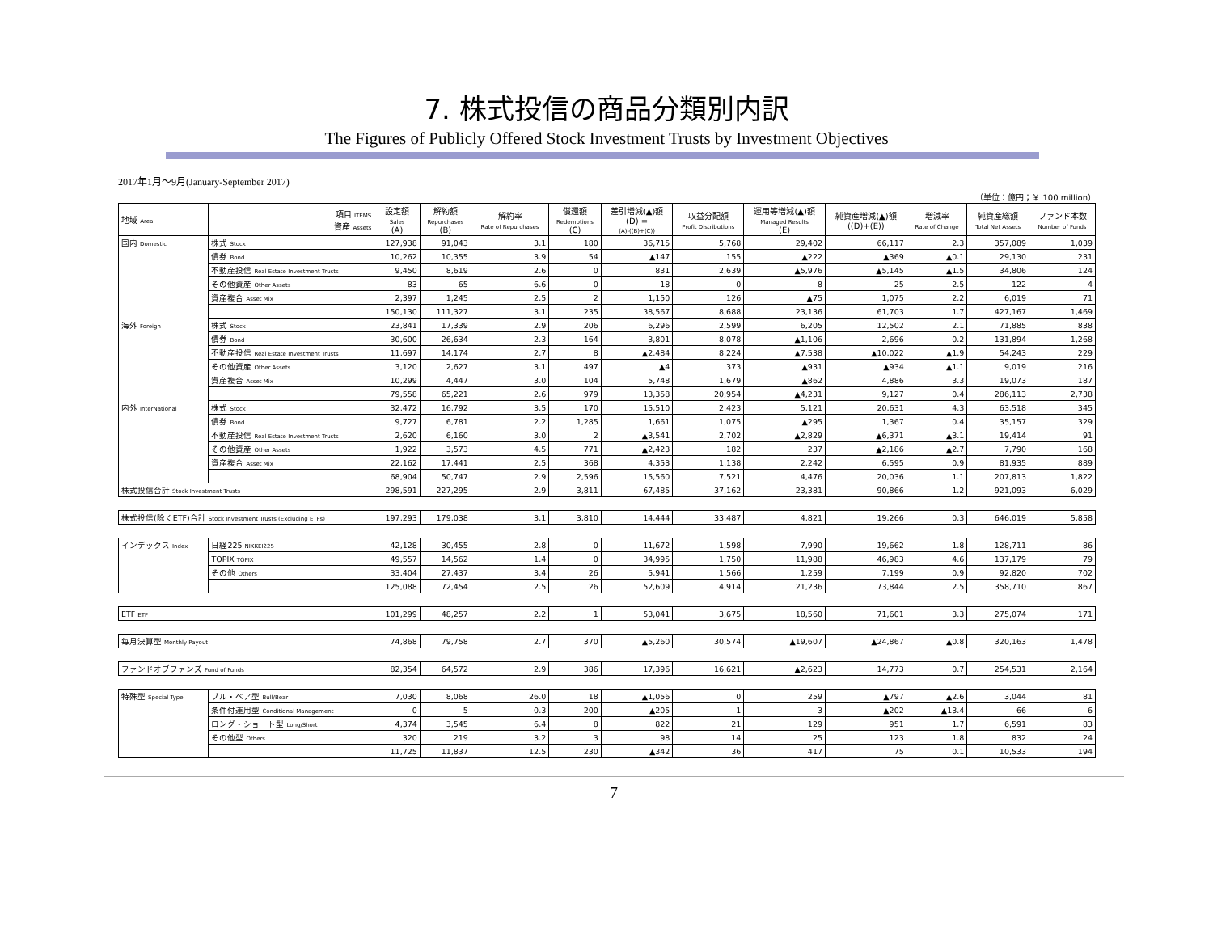7. 株式投信の商品分類別内訳
The Figures of Publicly Offered Stock Investment Trusts by Investment Objectives
2017年1月～9月(January-September 2017)
（単位：億円；￥ 100 million）
| 地域 Area | 項目 ITEMS 資産 Assets | 設定額 Sales (A) | 解約額 Repurchases (B) | 解約率 Rate of Repurchases | 償還額 Redemptions (C) | 差引増減(▲)額 (D) = (A)-((B)+(C)) | 収益分配額 Profit Distributions | 運用等増減(▲)額 Managed Results (E) | 純資産増減(▲)額 ((D)+(E)) | 増減率 Rate of Change | 純資産総額 Total Net Assets | ファンド本数 Number of Funds |
| --- | --- | --- | --- | --- | --- | --- | --- | --- | --- | --- | --- | --- |
| 国内 Domestic | 株式 Stock | 127,938 | 91,043 | 3.1 | 180 | 36,715 | 5,768 | 29,402 | 66,117 | 2.3 | 357,089 | 1,039 |
| | 債券 Bond | 10,262 | 10,355 | 3.9 | 54 | ▲147 | 155 | ▲222 | ▲369 | ▲0.1 | 29,130 | 231 |
| | 不動産投信 Real Estate Investment Trusts | 9,450 | 8,619 | 2.6 | 0 | 831 | 2,639 | ▲5,976 | ▲5,145 | ▲1.5 | 34,806 | 124 |
| | その他資産 Other Assets | 83 | 65 | 6.6 | 0 | 18 | 0 | 8 | 25 | 2.5 | 122 | 4 |
| | 資産複合 Asset Mix | 2,397 | 1,245 | 2.5 | 2 | 1,150 | 126 | ▲75 | 1,075 | 2.2 | 6,019 | 71 |
| | | 150,130 | 111,327 | 3.1 | 235 | 38,567 | 8,688 | 23,136 | 61,703 | 1.7 | 427,167 | 1,469 |
| 海外 Foreign | 株式 Stock | 23,841 | 17,339 | 2.9 | 206 | 6,296 | 2,599 | 6,205 | 12,502 | 2.1 | 71,885 | 838 |
| | 債券 Bond | 30,600 | 26,634 | 2.3 | 164 | 3,801 | 8,078 | ▲1,106 | 2,696 | 0.2 | 131,894 | 1,268 |
| | 不動産投信 Real Estate Investment Trusts | 11,697 | 14,174 | 2.7 | 8 | ▲2,484 | 8,224 | ▲7,538 | ▲10,022 | ▲1.9 | 54,243 | 229 |
| | その他資産 Other Assets | 3,120 | 2,627 | 3.1 | 497 | ▲4 | 373 | ▲931 | ▲934 | ▲1.1 | 9,019 | 216 |
| | 資産複合 Asset Mix | 10,299 | 4,447 | 3.0 | 104 | 5,748 | 1,679 | ▲862 | 4,886 | 3.3 | 19,073 | 187 |
| | | 79,558 | 65,221 | 2.6 | 979 | 13,358 | 20,954 | ▲4,231 | 9,127 | 0.4 | 286,113 | 2,738 |
| 内外 InterNational | 株式 Stock | 32,472 | 16,792 | 3.5 | 170 | 15,510 | 2,423 | 5,121 | 20,631 | 4.3 | 63,518 | 345 |
| | 債券 Bond | 9,727 | 6,781 | 2.2 | 1,285 | 1,661 | 1,075 | ▲295 | 1,367 | 0.4 | 35,157 | 329 |
| | 不動産投信 Real Estate Investment Trusts | 2,620 | 6,160 | 3.0 | 2 | ▲3,541 | 2,702 | ▲2,829 | ▲6,371 | ▲3.1 | 19,414 | 91 |
| | その他資産 Other Assets | 1,922 | 3,573 | 4.5 | 771 | ▲2,423 | 182 | 237 | ▲2,186 | ▲2.7 | 7,790 | 168 |
| | 資産複合 Asset Mix | 22,162 | 17,441 | 2.5 | 368 | 4,353 | 1,138 | 2,242 | 6,595 | 0.9 | 81,935 | 889 |
| | | 68,904 | 50,747 | 2.9 | 2,596 | 15,560 | 7,521 | 4,476 | 20,036 | 1.1 | 207,813 | 1,822 |
| 株式投信合計 Stock Investment Trusts | | 298,591 | 227,295 | 2.9 | 3,811 | 67,485 | 37,162 | 23,381 | 90,866 | 1.2 | 921,093 | 6,029 |
| 株式投信(除くETF)合計 Stock Investment Trusts (Excluding ETFs) | | 197,293 | 179,038 | 3.1 | 3,810 | 14,444 | 33,487 | 4,821 | 19,266 | 0.3 | 646,019 | 5,858 |
| インデックス Index | 日経225 NIKKEI225 | 42,128 | 30,455 | 2.8 | 0 | 11,672 | 1,598 | 7,990 | 19,662 | 1.8 | 128,711 | 86 |
| | TOPIX TOPIX | 49,557 | 14,562 | 1.4 | 0 | 34,995 | 1,750 | 11,988 | 46,983 | 4.6 | 137,179 | 79 |
| | その他 Others | 33,404 | 27,437 | 3.4 | 26 | 5,941 | 1,566 | 1,259 | 7,199 | 0.9 | 92,820 | 702 |
| | | 125,088 | 72,454 | 2.5 | 26 | 52,609 | 4,914 | 21,236 | 73,844 | 2.5 | 358,710 | 867 |
| ETF ETF | | 101,299 | 48,257 | 2.2 | 1 | 53,041 | 3,675 | 18,560 | 71,601 | 3.3 | 275,074 | 171 |
| 毎月決算型 Monthly Payout | | 74,868 | 79,758 | 2.7 | 370 | ▲5,260 | 30,574 | ▲19,607 | ▲24,867 | ▲0.8 | 320,163 | 1,478 |
| ファンドオブファンズ Fund of Funds | | 82,354 | 64,572 | 2.9 | 386 | 17,396 | 16,621 | ▲2,623 | 14,773 | 0.7 | 254,531 | 2,164 |
| 特殊型 Special Type | ブル・ベア型 Bull/Bear | 7,030 | 8,068 | 26.0 | 18 | ▲1,056 | 0 | 259 | ▲797 | ▲2.6 | 3,044 | 81 |
| | 条件付運用型 Conditional Management | 0 | 5 | 0.3 | 200 | ▲205 | 1 | 3 | ▲202 | ▲13.4 | 66 | 6 |
| | ロング・ショート型 Long/Short | 4,374 | 3,545 | 6.4 | 8 | 822 | 21 | 129 | 951 | 1.7 | 6,591 | 83 |
| | その他型 Others | 320 | 219 | 3.2 | 3 | 98 | 14 | 25 | 123 | 1.8 | 832 | 24 |
| | | 11,725 | 11,837 | 12.5 | 230 | ▲342 | 36 | 417 | 75 | 0.1 | 10,533 | 194 |
7